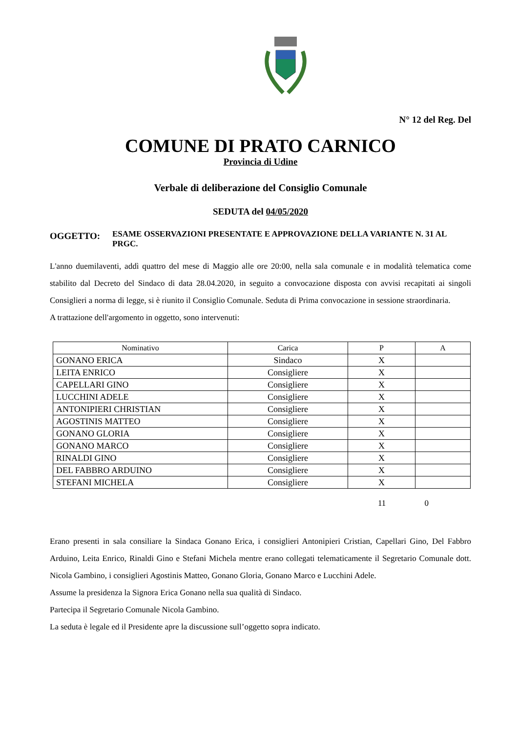N° 12 del Reg. Del
COMUNE DI PRATO CARNICO
Provincia di Udine
Verbale di deliberazione del Consiglio Comunale
SEDUTA del 04/05/2020
OGGETTO:
ESAME OSSERVAZIONI PRESENTATE E APPROVAZIONE DELLA VARIANTE N. 31 AL PRGC.
L'anno duemilaventi, addì quattro del mese di Maggio alle ore 20:00, nella sala comunale e in modalità telematica come stabilito dal Decreto del Sindaco di data 28.04.2020, in seguito a convocazione disposta con avvisi recapitati ai singoli Consiglieri a norma di legge, si è riunito il Consiglio Comunale. Seduta di Prima convocazione in sessione straordinaria.
A trattazione dell'argomento in oggetto, sono intervenuti:
| Nominativo | Carica | P | A |
| --- | --- | --- | --- |
| GONANO ERICA | Sindaco | X | |
| LEITA ENRICO | Consigliere | X | |
| CAPELLARI GINO | Consigliere | X | |
| LUCCHINI ADELE | Consigliere | X | |
| ANTONIPIERI CHRISTIAN | Consigliere | X | |
| AGOSTINIS MATTEO | Consigliere | X | |
| GONANO GLORIA | Consigliere | X | |
| GONANO MARCO | Consigliere | X | |
| RINALDI GINO | Consigliere | X | |
| DEL FABBRO ARDUINO | Consigliere | X | |
| STEFANI MICHELA | Consigliere | X | |
11 0
Erano presenti in sala consiliare la Sindaca Gonano Erica, i consiglieri Antonipieri Cristian, Capellari Gino, Del Fabbro Arduino, Leita Enrico, Rinaldi Gino e Stefani Michela mentre erano collegati telematicamente il Segretario Comunale dott. Nicola Gambino, i consiglieri Agostinis Matteo, Gonano Gloria, Gonano Marco e Lucchini Adele.
Assume la presidenza la Signora Erica Gonano nella sua qualità di Sindaco.
Partecipa il Segretario Comunale Nicola Gambino.
La seduta è legale ed il Presidente apre la discussione sull’oggetto sopra indicato.